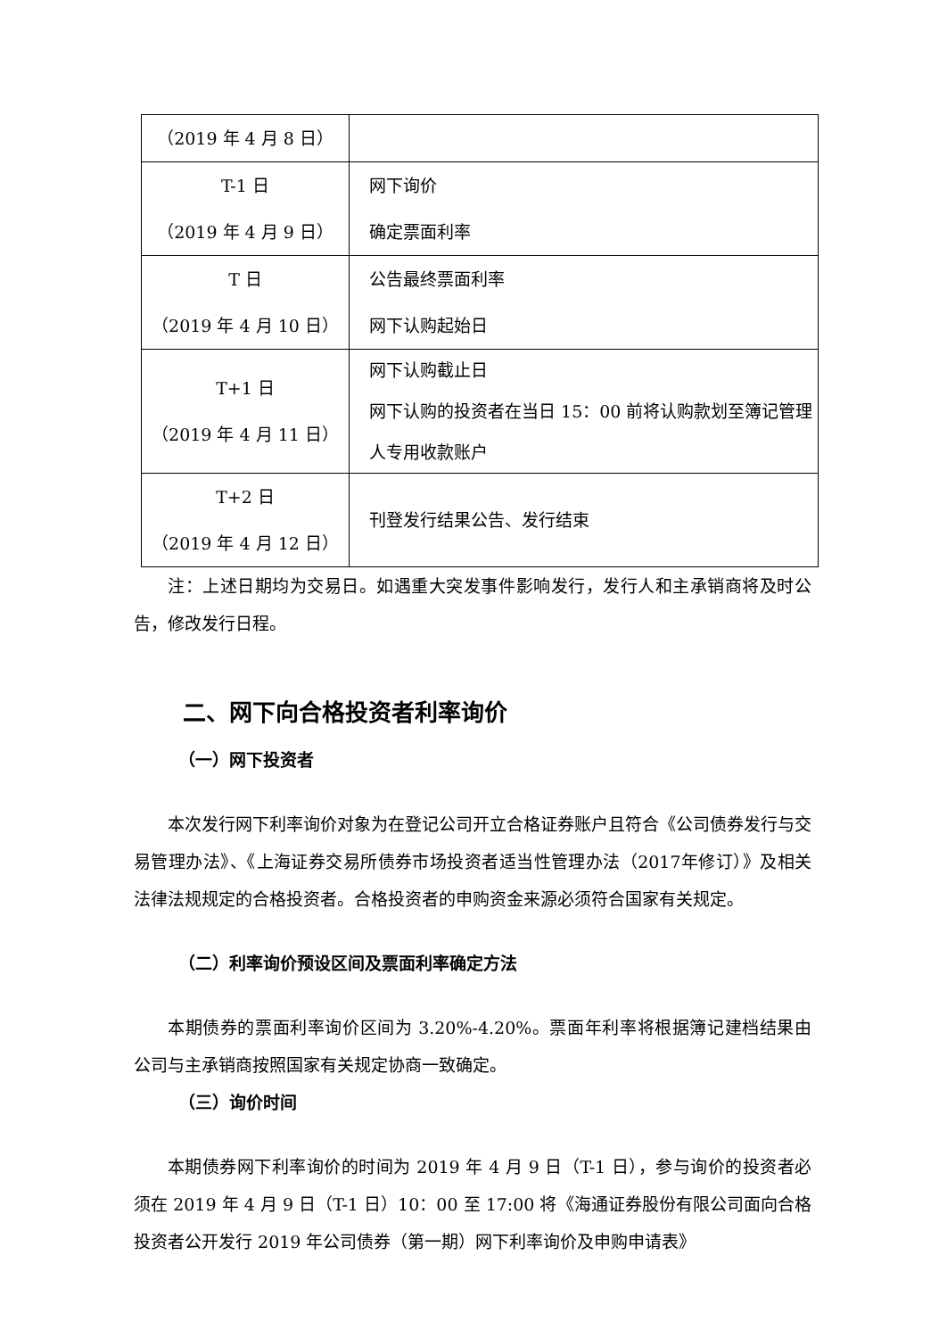| （2019 年 4 月 8 日） | |
| T-1 日 （2019 年 4 月 9 日） | 网下询价 确定票面利率 |
| T 日 （2019 年 4 月 10 日） | 公告最终票面利率 网下认购起始日 |
| T+1 日 （2019 年 4 月 11 日） | 网下认购截止日 网下认购的投资者在当日 15：00 前将认购款划至簿记管理人专用收款账户 |
| T+2 日 （2019 年 4 月 12 日） | 刊登发行结果公告、发行结束 |
注：上述日期均为交易日。如遇重大突发事件影响发行，发行人和主承销商将及时公告，修改发行日程。
二、网下向合格投资者利率询价
（一）网下投资者
本次发行网下利率询价对象为在登记公司开立合格证券账户且符合《公司债券发行与交易管理办法》、《上海证券交易所债券市场投资者适当性管理办法（2017年修订）》及相关法律法规规定的合格投资者。合格投资者的申购资金来源必须符合国家有关规定。
（二）利率询价预设区间及票面利率确定方法
本期债券的票面利率询价区间为 3.20%-4.20%。票面年利率将根据簿记建档结果由公司与主承销商按照国家有关规定协商一致确定。
（三）询价时间
本期债券网下利率询价的时间为 2019 年 4 月 9 日（T-1 日），参与询价的投资者必须在 2019 年 4 月 9 日（T-1 日）10：00 至 17:00 将《海通证券股份有限公司面向合格投资者公开发行 2019 年公司债券（第一期）网下利率询价及申购申请表》